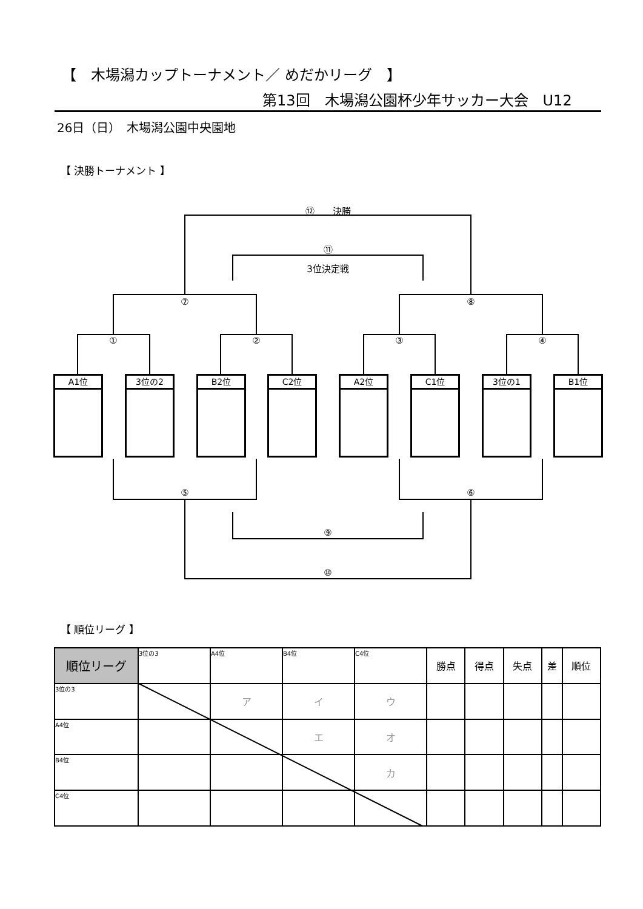【　木場潟カップトーナメント／ めだかリーグ　】
第13回　木場潟公園杯少年サッカー大会　U12
26日（日）　木場潟公園中央園地
【 決勝トーナメント 】
⑫　　決勝
⑪
3位決定戦
⑦ ⑧
① ② ③ ④
A1位 3位の2 B2位 C2位 A2位 C1位 3位の1 B1位
⑤ ⑥
⑨
⑩
【 順位リーグ 】
| 順位リーグ | 3位の3 | A4位 | B4位 | C4位 | 勝点 | 得点 | 失点 | 差 | 順位 |
| --- | --- | --- | --- | --- | --- | --- | --- | --- | --- |
| 3位の3 | | ア | イ | ウ | | | | | |
| A4位 | | | エ | オ | | | | | |
| B4位 | | | | カ | | | | | |
| C4位 | | | | | | | | | |